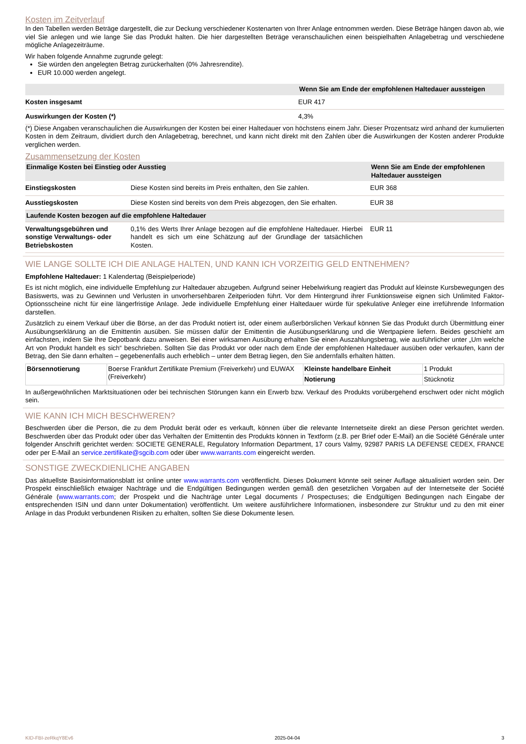Kosten im Zeitverlauf
In den Tabellen werden Beträge dargestellt, die zur Deckung verschiedener Kostenarten von Ihrer Anlage entnommen werden. Diese Beträge hängen davon ab, wie viel Sie anlegen und wie lange Sie das Produkt halten. Die hier dargestellten Beträge veranschaulichen einen beispielhaften Anlagebetrag und verschiedene mögliche Anlagezeiträume.
Wir haben folgende Annahme zugrunde gelegt:
Sie würden den angelegten Betrag zurückerhalten (0% Jahresrendite).
EUR 10.000 werden angelegt.
| | Wenn Sie am Ende der empfohlenen Haltedauer aussteigen |
| --- | --- |
| Kosten insgesamt | EUR 417 |
| Auswirkungen der Kosten (*) | 4,3% |
(*) Diese Angaben veranschaulichen die Auswirkungen der Kosten bei einer Haltedauer von höchstens einem Jahr. Dieser Prozentsatz wird anhand der kumulierten Kosten in dem Zeitraum, dividiert durch den Anlagebetrag, berechnet, und kann nicht direkt mit den Zahlen über die Auswirkungen der Kosten anderer Produkte verglichen werden.
Zusammensetzung der Kosten
| Einmalige Kosten bei Einstieg oder Ausstieg | | Wenn Sie am Ende der empfohlenen Haltedauer aussteigen |
| --- | --- | --- |
| Einstiegskosten | Diese Kosten sind bereits im Preis enthalten, den Sie zahlen. | EUR 368 |
| Ausstiegskosten | Diese Kosten sind bereits von dem Preis abgezogen, den Sie erhalten. | EUR 38 |
| Laufende Kosten bezogen auf die empfohlene Haltedauer | | |
| Verwaltungsgebühren und sonstige Verwaltungs- oder Betriebskosten | 0,1% des Werts Ihrer Anlage bezogen auf die empfohlene Haltedauer. Hierbei handelt es sich um eine Schätzung auf der Grundlage der tatsächlichen Kosten. | EUR 11 |
WIE LANGE SOLLTE ICH DIE ANLAGE HALTEN, UND KANN ICH VORZEITIG GELD ENTNEHMEN?
Empfohlene Haltedauer: 1 Kalendertag (Beispielperiode)
Es ist nicht möglich, eine individuelle Empfehlung zur Haltedauer abzugeben. Aufgrund seiner Hebelwirkung reagiert das Produkt auf kleinste Kursbewegungen des Basiswerts, was zu Gewinnen und Verlusten in unvorhersehbaren Zeitperioden führt. Vor dem Hintergrund ihrer Funktionsweise eignen sich Unlimited Faktor-Optionsscheine nicht für eine längerfristige Anlage. Jede individuelle Empfehlung einer Haltedauer würde für spekulative Anleger eine irreführende Information darstellen.
Zusätzlich zu einem Verkauf über die Börse, an der das Produkt notiert ist, oder einem außerbörslichen Verkauf können Sie das Produkt durch Übermittlung einer Ausübungserklärung an die Emittentin ausüben. Sie müssen dafür der Emittentin die Ausübungserklärung und die Wertpapiere liefern. Beides geschieht am einfachsten, indem Sie Ihre Depotbank dazu anweisen. Bei einer wirksamen Ausübung erhalten Sie einen Auszahlungsbetrag, wie ausführlicher unter „Um welche Art von Produkt handelt es sich“ beschrieben. Sollten Sie das Produkt vor oder nach dem Ende der empfohlenen Haltedauer ausüben oder verkaufen, kann der Betrag, den Sie dann erhalten – gegebenenfalls auch erheblich – unter dem Betrag liegen, den Sie andernfalls erhalten hätten.
| Börsennotierung | Boerse Frankfurt Zertifikate Premium (Freiverkehr) und EUWAX (Freiverkehr) | Kleinste handelbare Einheit | 1 Produkt |
| | | Notierung | Stücknotiz |
In außergewöhnlichen Marktsituationen oder bei technischen Störungen kann ein Erwerb bzw. Verkauf des Produkts vorübergehend erschwert oder nicht möglich sein.
WIE KANN ICH MICH BESCHWEREN?
Beschwerden über die Person, die zu dem Produkt berät oder es verkauft, können über die relevante Internetseite direkt an diese Person gerichtet werden. Beschwerden über das Produkt oder über das Verhalten der Emittentin des Produkts können in Textform (z.B. per Brief oder E-Mail) an die Société Générale unter folgender Anschrift gerichtet werden: SOCIETE GENERALE, Regulatory Information Department, 17 cours Valmy, 92987 PARIS LA DEFENSE CEDEX, FRANCE oder per E-Mail an service.zertifikate@sgcib.com oder über www.warrants.com eingereicht werden.
SONSTIGE ZWECKDIENLICHE ANGABEN
Das aktuellste Basisinformationsblatt ist online unter www.warrants.com veröffentlicht. Dieses Dokument könnte seit seiner Auflage aktualisiert worden sein. Der Prospekt einschließlich etwaiger Nachträge und die Endgültigen Bedingungen werden gemäß den gesetzlichen Vorgaben auf der Internetseite der Société Générale (www.warrants.com; der Prospekt und die Nachträge unter Legal documents / Prospectuses; die Endgültigen Bedingungen nach Eingabe der entsprechenden ISIN und dann unter Dokumentation) veröffentlicht. Um weitere ausführlichere Informationen, insbesondere zur Struktur und zu den mit einer Anlage in das Produkt verbundenen Risiken zu erhalten, sollten Sie diese Dokumente lesen.
KID-FBI-zeRkqY8Ev6 2025-04-04 3